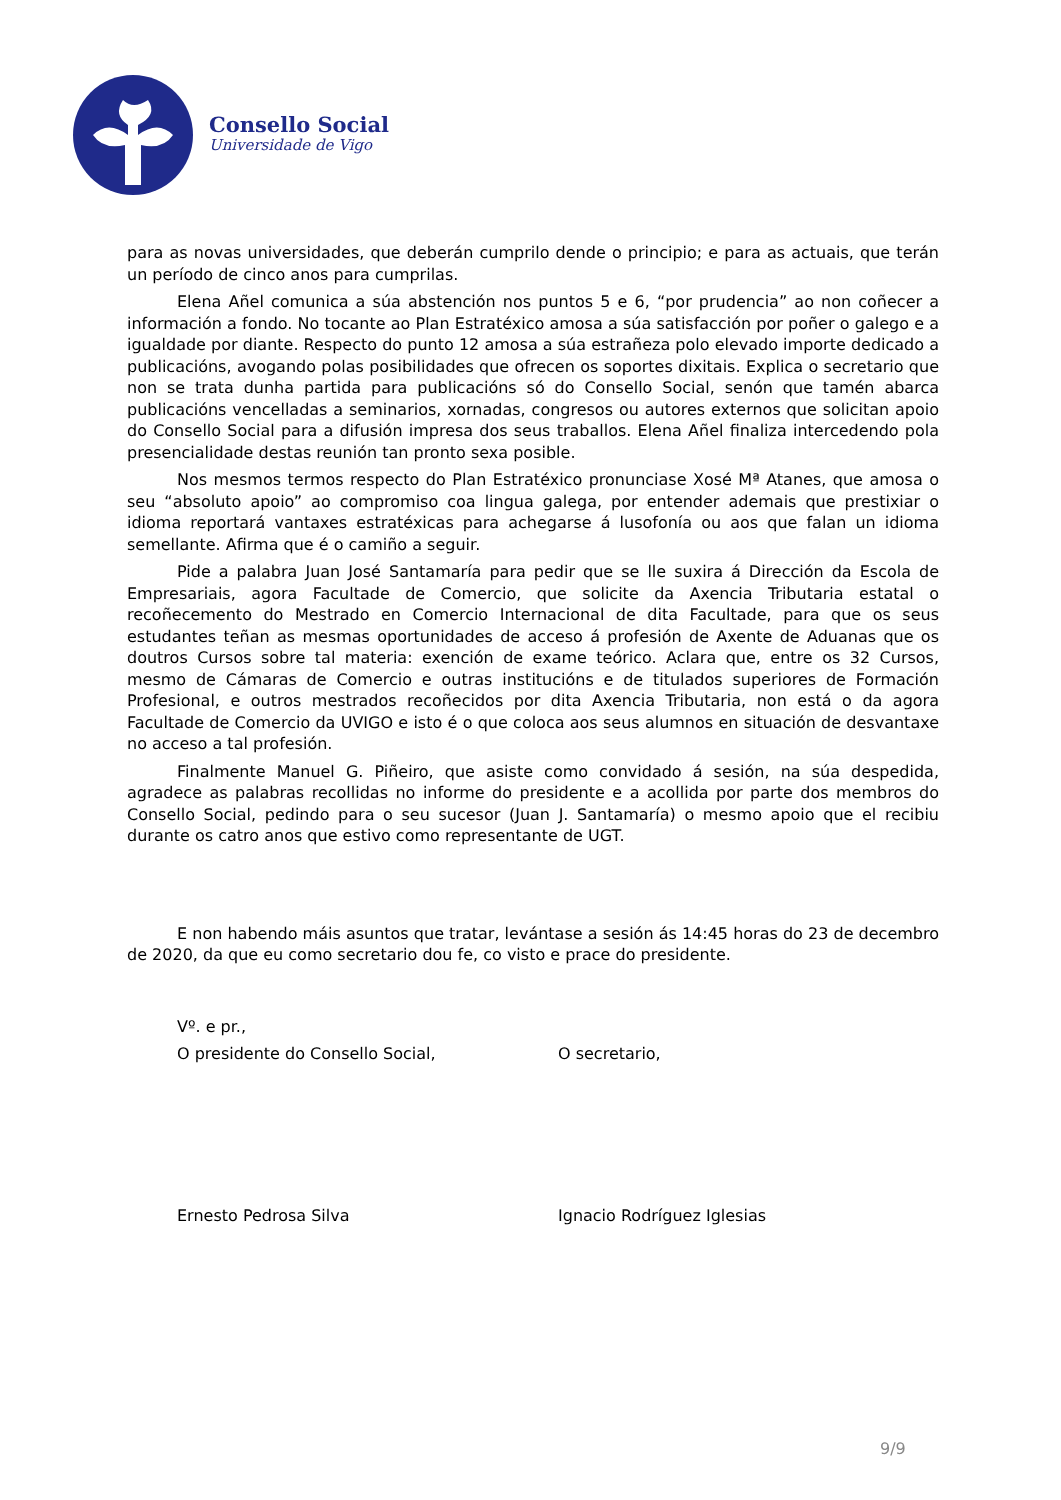Consello Social
Universidade de Vigo
para as novas universidades, que deberán cumprilo dende o principio; e para as actuais, que terán un período de cinco anos para cumprilas.
Elena Añel comunica a súa abstención nos puntos 5 e 6, “por prudencia” ao non coñecer a información a fondo. No tocante ao Plan Estratéxico amosa a súa satisfacción por poñer o galego e a igualdade por diante. Respecto do punto 12 amosa a súa estrañeza polo elevado importe dedicado a publicacións, avogando polas posibilidades que ofrecen os soportes dixitais. Explica o secretario que non se trata dunha partida para publicacións só do Consello Social, senón que tamén abarca publicacións vencelladas a seminarios, xornadas, congresos ou autores externos que solicitan apoio do Consello Social para a difusión impresa dos seus traballos. Elena Añel finaliza intercedendo pola presencialidade destas reunión tan pronto sexa posible.
Nos mesmos termos respecto do Plan Estratéxico pronunciase Xosé Mª Atanes, que amosa o seu “absoluto apoio” ao compromiso coa lingua galega, por entender ademais que prestixiar o idioma reportará vantaxes estratéxicas para achegarse á lusofonía ou aos que falan un idioma semellante. Afirma que é o camiño a seguir.
Pide a palabra Juan José Santamaría para pedir que se lle suxira á Dirección da Escola de Empresariais, agora Facultade de Comercio, que solicite da Axencia Tributaria estatal o recoñecemento do Mestrado en Comercio Internacional de dita Facultade, para que os seus estudantes teñan as mesmas oportunidades de acceso á profesión de Axente de Aduanas que os doutros Cursos sobre tal materia: exención de exame teórico. Aclara que, entre os 32 Cursos, mesmo de Cámaras de Comercio e outras institucións e de titulados superiores de Formación Profesional, e outros mestrados recoñecidos por dita Axencia Tributaria, non está o da agora Facultade de Comercio da UVIGO e isto é o que coloca aos seus alumnos en situación de desvantaxe no acceso a tal profesión.
Finalmente Manuel G. Piñeiro, que asiste como convidado á sesión, na súa despedida, agradece as palabras recollidas no informe do presidente e a acollida por parte dos membros do Consello Social, pedindo para o seu sucesor (Juan J. Santamaría) o mesmo apoio que el recibiu durante os catro anos que estivo como representante de UGT.
E non habendo máis asuntos que tratar, levántase a sesión ás 14:45 horas do 23 de decembro de 2020, da que eu como secretario dou fe, co visto e prace do presidente.
Vº. e pr.,
O presidente do Consello Social, O secretario,
Ernesto Pedrosa Silva Ignacio Rodríguez Iglesias
9/9